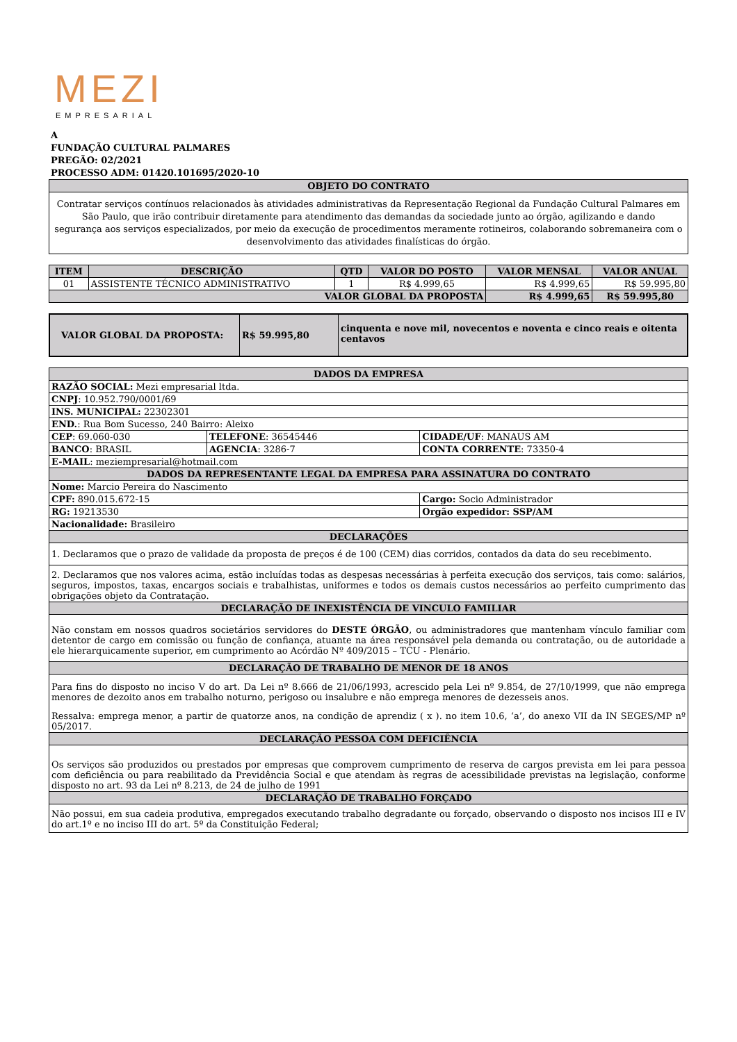MEZI
EMPRESARIAL
A
FUNDAÇÃO CULTURAL PALMARES
PREGÃO: 02/2021
PROCESSO ADM: 01420.101695/2020-10
| OBJETO DO CONTRATO |
| --- |
| Contratar serviços contínuos relacionados às atividades administrativas da Representação Regional da Fundação Cultural Palmares em São Paulo, que irão contribuir diretamente para atendimento das demandas da sociedade junto ao órgão, agilizando e dando segurança aos serviços especializados, por meio da execução de procedimentos meramente rotineiros, colaborando sobremaneira com o desenvolvimento das atividades finalísticas do órgão. |
| ITEM | DESCRIÇÃO | QTD | VALOR DO POSTO | VALOR MENSAL | VALOR ANUAL |
| --- | --- | --- | --- | --- | --- |
| 01 | ASSISTENTE TÉCNICO ADMINISTRATIVO | 1 | R$ 4.999,65 | R$ 4.999,65 | R$ 59.995,80 |
| VALOR GLOBAL DA PROPOSTA | | | | R$ 4.999,65 | R$ 59.995,80 |
| VALOR GLOBAL DA PROPOSTA: | R$ 59.995,80 | cinquenta e nove mil, novecentos e noventa e cinco reais e oitenta centavos |
| DADOS DA EMPRESA | | |
| --- | --- | --- |
| RAZÃO SOCIAL: Mezi empresarial ltda. | | |
| CNPJ : 10.952.790/0001/69 | | |
| INS. MUNICIPAL: 22302301 | | |
| END. : Rua Bom Sucesso, 240 Bairro: Aleixo | | |
| CEP : 69.060-030 | TELEFONE : 36545446 | CIDADE/UF : MANAUS AM |
| BANCO : BRASIL | AGENCIA : 3286-7 | CONTA CORRENTE : 73350-4 |
| E-MAIL : meziempresarial@hotmail.com | | |
| DADOS DA REPRESENTANTE LEGAL DA EMPRESA PARA ASSINATURA DO CONTRATO | | |
| Nome: Marcio Pereira do Nascimento | | |
| CPF: 890.015.672-15 | | Cargo: Socio Administrador |
| RG: 19213530 | | Orgão expedidor: SSP/AM |
| Nacionalidade: Brasileiro | | |
| DECLARAÇÕES | | |
| 1. Declaramos que o prazo de validade da proposta de preços é de 100 (CEM) dias corridos, contados da data do seu recebimento. | | |
| 2. Declaramos que nos valores acima, estão incluídas todas as despesas necessárias à perfeita execução dos serviços, tais como: salários, seguros, impostos, taxas, encargos sociais e trabalhistas, uniformes e todos os demais custos necessários ao perfeito cumprimento das obrigações objeto da Contratação. | | |
| DECLARAÇÃO DE INEXISTÊNCIA DE VINCULO FAMILIAR | | |
| Não constam em nossos quadros societários servidores do DESTE ÓRGÃO , ou administradores que mantenham vínculo familiar com detentor de cargo em comissão ou função de confiança, atuante na área responsável pela demanda ou contratação, ou de autoridade a ele hierarquicamente superior, em cumprimento ao Acórdão Nº 409/2015 – TCU - Plenário. | | |
| DECLARAÇÃO DE TRABALHO DE MENOR DE 18 ANOS | | |
| Para fins do disposto no inciso V do art. Da Lei nº 8.666 de 21/06/1993, acrescido pela Lei nº 9.854, de 27/10/1999, que não emprega menores de dezoito anos em trabalho noturno, perigoso ou insalubre e não emprega menores de dezesseis anos. Ressalva: emprega menor, a partir de quatorze anos, na condição de aprendiz ( x ). no item 10.6, ‘a’, do anexo VII da IN SEGES/MP nº 05/2017. | | |
| DECLARAÇÃO PESSOA COM DEFICIÊNCIA | | |
| Os serviços são produzidos ou prestados por empresas que comprovem cumprimento de reserva de cargos prevista em lei para pessoa com deficiência ou para reabilitado da Previdência Social e que atendam às regras de acessibilidade previstas na legislação, conforme disposto no art. 93 da Lei nº 8.213, de 24 de julho de 1991 | | |
| DECLARAÇÃO DE TRABALHO FORÇADO | | |
| Não possui, em sua cadeia produtiva, empregados executando trabalho degradante ou forçado, observando o disposto nos incisos III e IV do art.1º e no inciso III do art. 5º da Constituição Federal; | | |